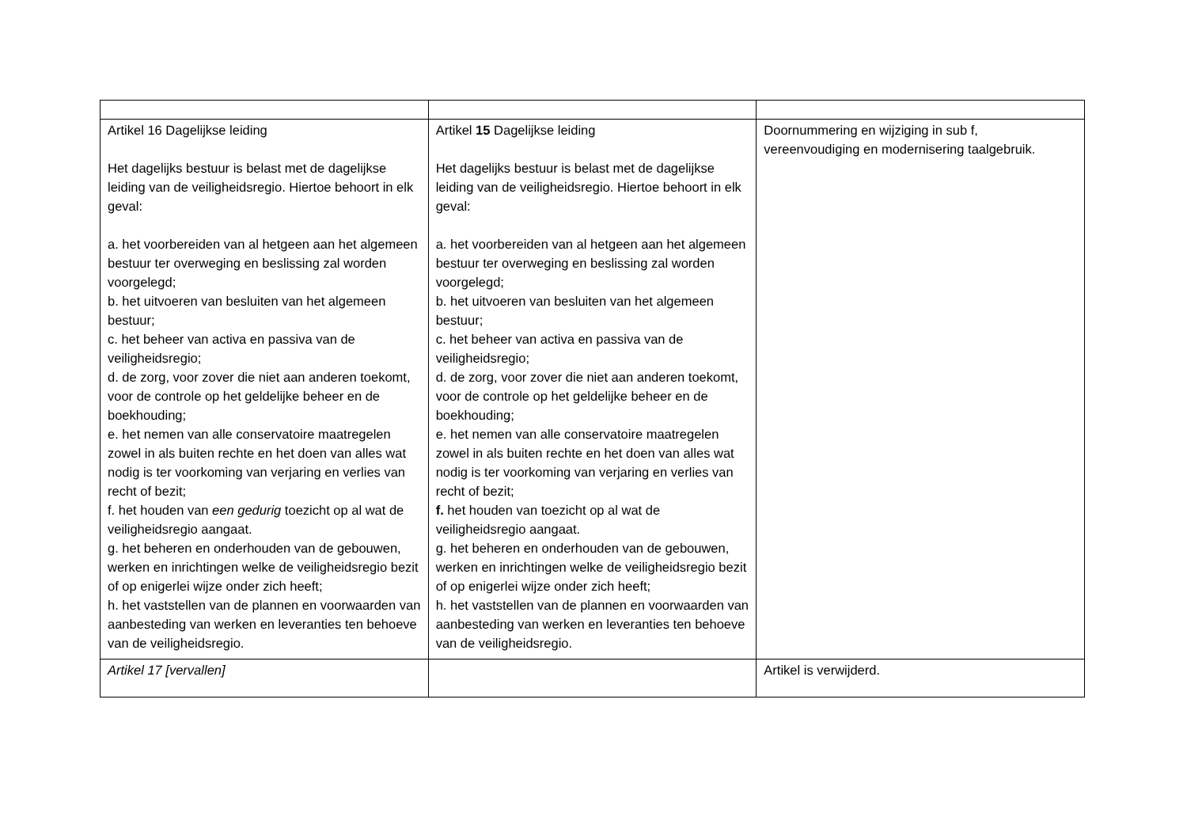| Artikel 16 Dagelijkse leiding Het dagelijks bestuur is belast met de dagelijkse leiding van de veiligheidsregio. Hiertoe behoort in elk geval: a. het voorbereiden van al hetgeen aan het algemeen bestuur ter overweging en beslissing zal worden voorgelegd; b. het uitvoeren van besluiten van het algemeen bestuur; c. het beheer van activa en passiva van de veiligheidsregio; d. de zorg, voor zover die niet aan anderen toekomt, voor de controle op het geldelijke beheer en de boekhouding; e. het nemen van alle conservatoire maatregelen zowel in als buiten rechte en het doen van alles wat nodig is ter voorkoming van verjaring en verlies van recht of bezit; f. het houden van een gedurig toezicht op al wat de veiligheidsregio aangaat. g. het beheren en onderhouden van de gebouwen, werken en inrichtingen welke de veiligheidsregio bezit of op enigerlei wijze onder zich heeft; h. het vaststellen van de plannen en voorwaarden van aanbesteding van werken en leveranties ten behoeve van de veiligheidsregio. | Artikel 15 Dagelijkse leiding Het dagelijks bestuur is belast met de dagelijkse leiding van de veiligheidsregio. Hiertoe behoort in elk geval: a. het voorbereiden van al hetgeen aan het algemeen bestuur ter overweging en beslissing zal worden voorgelegd; b. het uitvoeren van besluiten van het algemeen bestuur; c. het beheer van activa en passiva van de veiligheidsregio; d. de zorg, voor zover die niet aan anderen toekomt, voor de controle op het geldelijke beheer en de boekhouding; e. het nemen van alle conservatoire maatregelen zowel in als buiten rechte en het doen van alles wat nodig is ter voorkoming van verjaring en verlies van recht of bezit; f. het houden van toezicht op al wat de veiligheidsregio aangaat. g. het beheren en onderhouden van de gebouwen, werken en inrichtingen welke de veiligheidsregio bezit of op enigerlei wijze onder zich heeft; h. het vaststellen van de plannen en voorwaarden van aanbesteding van werken en leveranties ten behoeve van de veiligheidsregio. | Doornummering en wijziging in sub f, vereenvoudiging en modernisering taalgebruik. |
| Artikel 17 [vervallen] | | Artikel is verwijderd. |